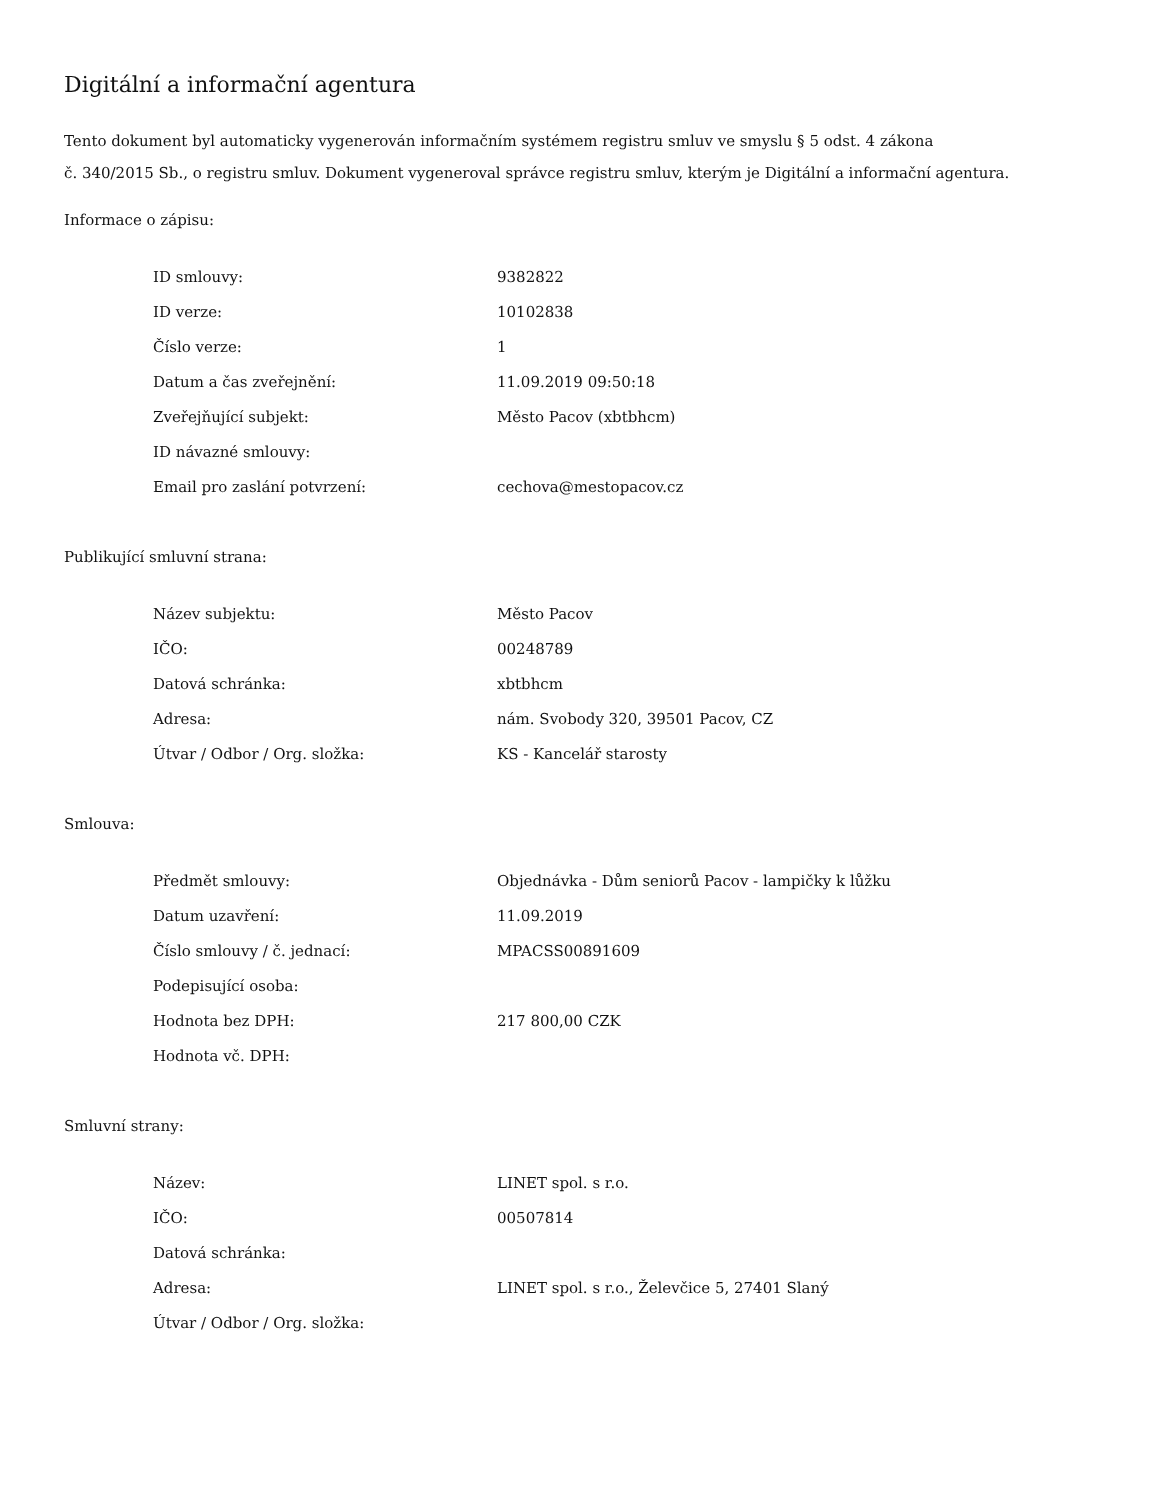Digitální a informační agentura
Tento dokument byl automaticky vygenerován informačním systémem registru smluv ve smyslu § 5 odst. 4 zákona
č. 340/2015 Sb., o registru smluv. Dokument vygeneroval správce registru smluv, kterým je Digitální a informační agentura.
Informace o zápisu:
| ID smlouvy: | 9382822 |
| ID verze: | 10102838 |
| Číslo verze: | 1 |
| Datum a čas zveřejnění: | 11.09.2019 09:50:18 |
| Zveřejňující subjekt: | Město Pacov (xbtbhcm) |
| ID návazné smlouvy: | |
| Email pro zaslání potvrzení: | cechova@mestopacov.cz |
Publikující smluvní strana:
| Název subjektu: | Město Pacov |
| IČO: | 00248789 |
| Datová schránka: | xbtbhcm |
| Adresa: | nám. Svobody 320, 39501 Pacov, CZ |
| Útvar / Odbor / Org. složka: | KS - Kancelář starosty |
Smlouva:
| Předmět smlouvy: | Objednávka - Dům seniorů Pacov - lampičky k lůžku |
| Datum uzavření: | 11.09.2019 |
| Číslo smlouvy / č. jednací: | MPACSS00891609 |
| Podepisující osoba: | |
| Hodnota bez DPH: | 217 800,00 CZK |
| Hodnota vč. DPH: | |
Smluvní strany:
| Název: | LINET spol. s r.o. |
| IČO: | 00507814 |
| Datová schránka: | |
| Adresa: | LINET spol. s r.o., Želevčice 5, 27401 Slaný |
| Útvar / Odbor / Org. složka: | |